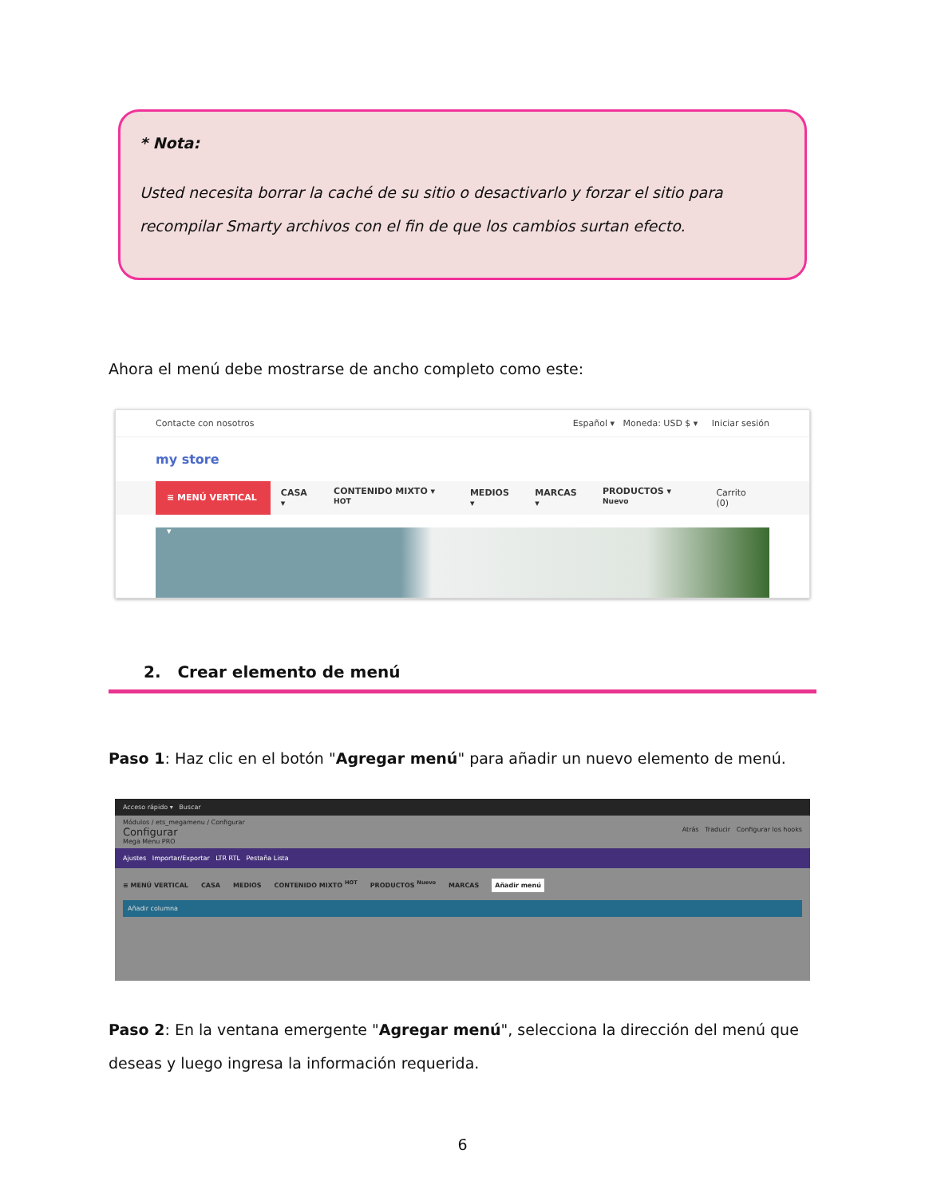* Nota:
Usted necesita borrar la caché de su sitio o desactivarlo y forzar el sitio para recompilar Smarty archivos con el fin de que los cambios surtan efecto.
Ahora el menú debe mostrarse de ancho completo como este:
Contacte con nosotros Español ▾ Moneda: USD $ ▾ Iniciar sesión
my store
≡ MENÚ VERTICAL ▾ CASA ▾ CONTENIDO MIXTO ▾ <sup>HOT</sup> MEDIOS ▾ MARCAS ▾ PRODUCTOS ▾ <sup>Nuevo</sup> Carrito (0)
2. Crear elemento de menú
Paso 1: Haz clic en el botón "Agregar menú" para añadir un nuevo elemento de menú.
Acceso rápido ▾ Buscar
Módulos / ets_megamenu / Configurar
Configurar Atrás Traducir Configurar los hooks
Mega Menu PRO
Ajustes Importar/Exportar LTR RTL Pestaña Lista
≡ MENÚ VERTICAL CASA MEDIOS CONTENIDO MIXTO <sup>HOT</sup> PRODUCTOS <sup>Nuevo</sup> MARCAS Añadir menú
Añadir columna
Paso 2: En la ventana emergente "Agregar menú", selecciona la dirección del menú que deseas y luego ingresa la información requerida.
6